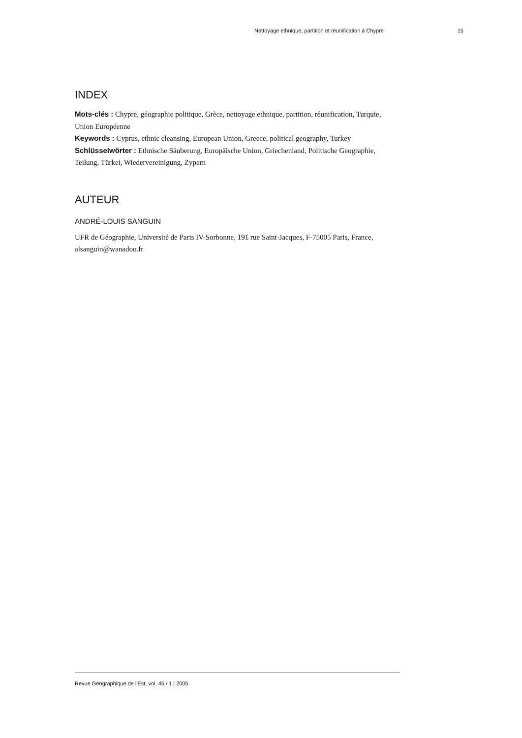Nettoyage ethnique, partition et réunification à Chypre 15
INDEX
Mots-clés : Chypre, géographie politique, Grèce, nettoyage ethnique, partition, réunification, Turquie, Union Européenne
Keywords : Cyprus, ethnic cleansing, European Union, Greece, political geography, Turkey
Schlüsselwörter : Ethnische Säuberung, Europäische Union, Griechenland, Politische Geographie, Teilung, Türkei, Wiedervereinigung, Zypern
AUTEUR
ANDRÉ-LOUIS SANGUIN
UFR de Géographie, Université de Paris IV-Sorbonne, 191 rue Saint-Jacques, F-75005 Paris, France, alsanguin@wanadoo.fr
Revue Géographique de l'Est, vol. 45 / 1 | 2005